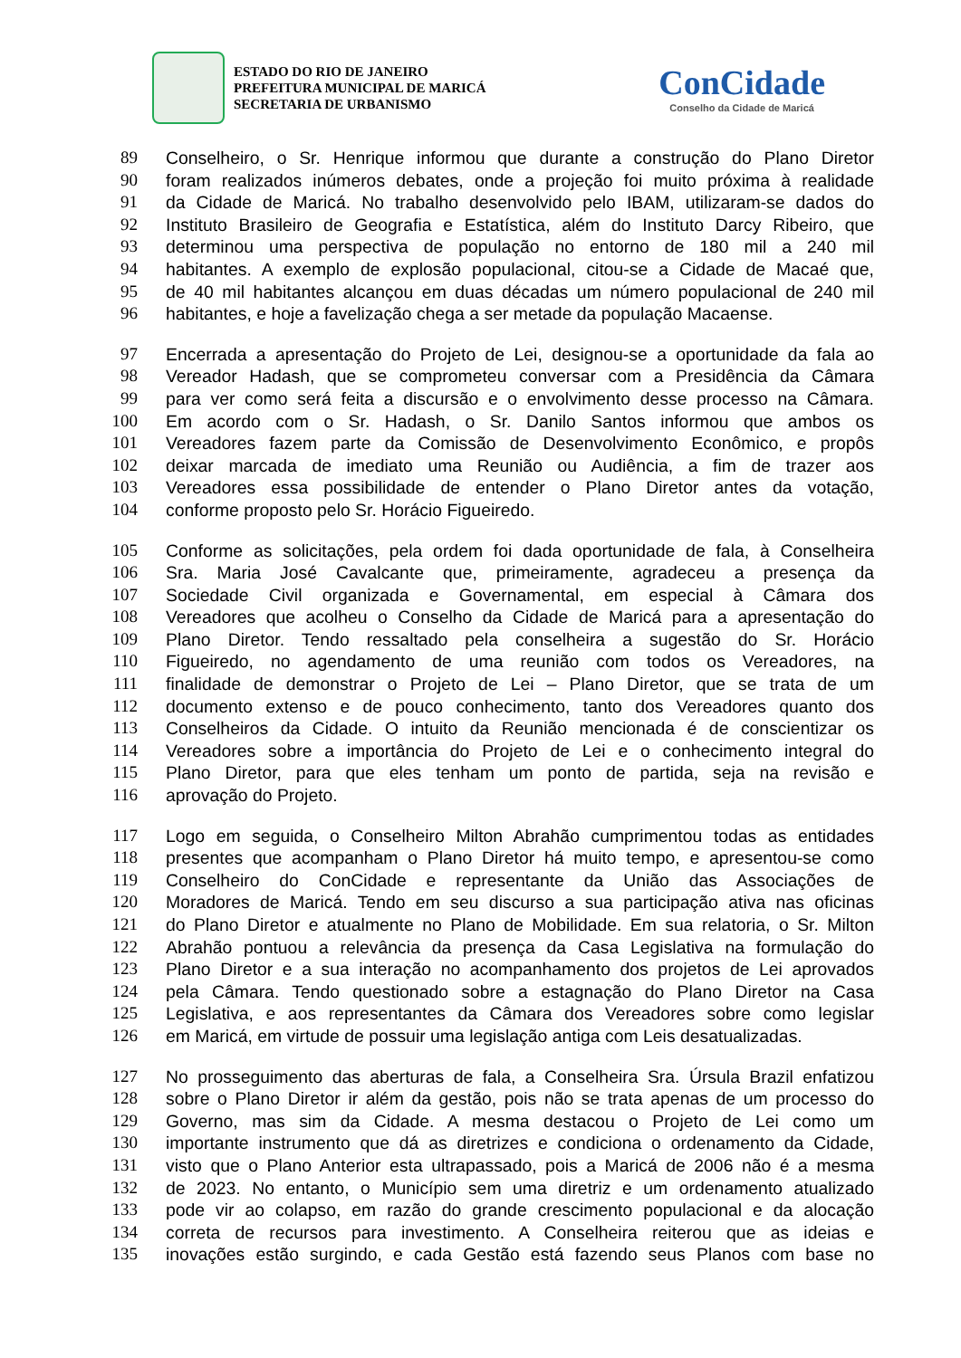ESTADO DO RIO DE JANEIRO
PREFEITURA MUNICIPAL DE MARICÁ
SECRETARIA DE URBANISMO
ConCidade
Conselho da Cidade de Maricá
89 Conselheiro, o Sr. Henrique informou que durante a construção do Plano Diretor
90 foram realizados inúmeros debates, onde a projeção foi muito próxima à realidade
91 da Cidade de Maricá. No trabalho desenvolvido pelo IBAM, utilizaram-se dados do
92 Instituto Brasileiro de Geografia e Estatística, além do Instituto Darcy Ribeiro, que
93 determinou uma perspectiva de população no entorno de 180 mil a 240 mil
94 habitantes. A exemplo de explosão populacional, citou-se a Cidade de Macaé que,
95 de 40 mil habitantes alcançou em duas décadas um número populacional de 240 mil
96 habitantes, e hoje a favelização chega a ser metade da população Macaense.
97 Encerrada a apresentação do Projeto de Lei, designou-se a oportunidade da fala ao
98 Vereador Hadash, que se comprometeu conversar com a Presidência da Câmara
99 para ver como será feita a discursão e o envolvimento desse processo na Câmara.
100 Em acordo com o Sr. Hadash, o Sr. Danilo Santos informou que ambos os
101 Vereadores fazem parte da Comissão de Desenvolvimento Econômico, e propôs
102 deixar marcada de imediato uma Reunião ou Audiência, a fim de trazer aos
103 Vereadores essa possibilidade de entender o Plano Diretor antes da votação,
104 conforme proposto pelo Sr. Horácio Figueiredo.
105 Conforme as solicitações, pela ordem foi dada oportunidade de fala, à Conselheira
106 Sra. Maria José Cavalcante que, primeiramente, agradeceu a presença da
107 Sociedade Civil organizada e Governamental, em especial à Câmara dos
108 Vereadores que acolheu o Conselho da Cidade de Maricá para a apresentação do
109 Plano Diretor. Tendo ressaltado pela conselheira a sugestão do Sr. Horácio
110 Figueiredo, no agendamento de uma reunião com todos os Vereadores, na
111 finalidade de demonstrar o Projeto de Lei – Plano Diretor, que se trata de um
112 documento extenso e de pouco conhecimento, tanto dos Vereadores quanto dos
113 Conselheiros da Cidade. O intuito da Reunião mencionada é de conscientizar os
114 Vereadores sobre a importância do Projeto de Lei e o conhecimento integral do
115 Plano Diretor, para que eles tenham um ponto de partida, seja na revisão e
116 aprovação do Projeto.
117 Logo em seguida, o Conselheiro Milton Abrahão cumprimentou todas as entidades
118 presentes que acompanham o Plano Diretor há muito tempo, e apresentou-se como
119 Conselheiro do ConCidade e representante da União das Associações de
120 Moradores de Maricá. Tendo em seu discurso a sua participação ativa nas oficinas
121 do Plano Diretor e atualmente no Plano de Mobilidade. Em sua relatoria, o Sr. Milton
122 Abrahão pontuou a relevância da presença da Casa Legislativa na formulação do
123 Plano Diretor e a sua interação no acompanhamento dos projetos de Lei aprovados
124 pela Câmara. Tendo questionado sobre a estagnação do Plano Diretor na Casa
125 Legislativa, e aos representantes da Câmara dos Vereadores sobre como legislar
126 em Maricá, em virtude de possuir uma legislação antiga com Leis desatualizadas.
127 No prosseguimento das aberturas de fala, a Conselheira Sra. Úrsula Brazil enfatizou
128 sobre o Plano Diretor ir além da gestão, pois não se trata apenas de um processo do
129 Governo, mas sim da Cidade. A mesma destacou o Projeto de Lei como um
130 importante instrumento que dá as diretrizes e condiciona o ordenamento da Cidade,
131 visto que o Plano Anterior esta ultrapassado, pois a Maricá de 2006 não é a mesma
132 de 2023. No entanto, o Município sem uma diretriz e um ordenamento atualizado
133 pode vir ao colapso, em razão do grande crescimento populacional e da alocação
134 correta de recursos para investimento. A Conselheira reiterou que as ideias e
135 inovações estão surgindo, e cada Gestão está fazendo seus Planos com base no